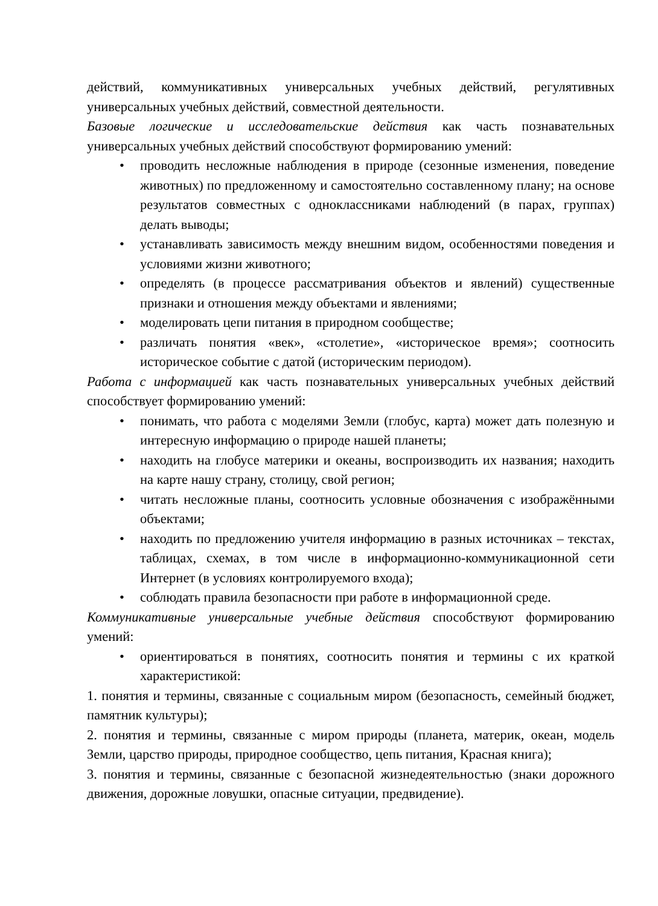действий, коммуникативных универсальных учебных действий, регулятивных универсальных учебных действий, совместной деятельности.
Базовые логические и исследовательские действия как часть познавательных универсальных учебных действий способствуют формированию умений:
• проводить несложные наблюдения в природе (сезонные изменения, поведение животных) по предложенному и самостоятельно составленному плану; на основе результатов совместных с одноклассниками наблюдений (в парах, группах) делать выводы;
• устанавливать зависимость между внешним видом, особенностями поведения и условиями жизни животного;
• определять (в процессе рассматривания объектов и явлений) существенные признаки и отношения между объектами и явлениями;
• моделировать цепи питания в природном сообществе;
• различать понятия «век», «столетие», «историческое время»; соотносить историческое событие с датой (историческим периодом).
Работа с информацией как часть познавательных универсальных учебных действий способствует формированию умений:
• понимать, что работа с моделями Земли (глобус, карта) может дать полезную и интересную информацию о природе нашей планеты;
• находить на глобусе материки и океаны, воспроизводить их названия; находить на карте нашу страну, столицу, свой регион;
• читать несложные планы, соотносить условные обозначения с изображёнными объектами;
• находить по предложению учителя информацию в разных источниках – текстах, таблицах, схемах, в том числе в информационно-коммуникационной сети Интернет (в условиях контролируемого входа);
• соблюдать правила безопасности при работе в информационной среде.
Коммуникативные универсальные учебные действия способствуют формированию умений:
• ориентироваться в понятиях, соотносить понятия и термины с их краткой характеристикой:
1. понятия и термины, связанные с социальным миром (безопасность, семейный бюджет, памятник культуры);
2. понятия и термины, связанные с миром природы (планета, материк, океан, модель Земли, царство природы, природное сообщество, цепь питания, Красная книга);
3. понятия и термины, связанные с безопасной жизнедеятельностью (знаки дорожного движения, дорожные ловушки, опасные ситуации, предвидение).